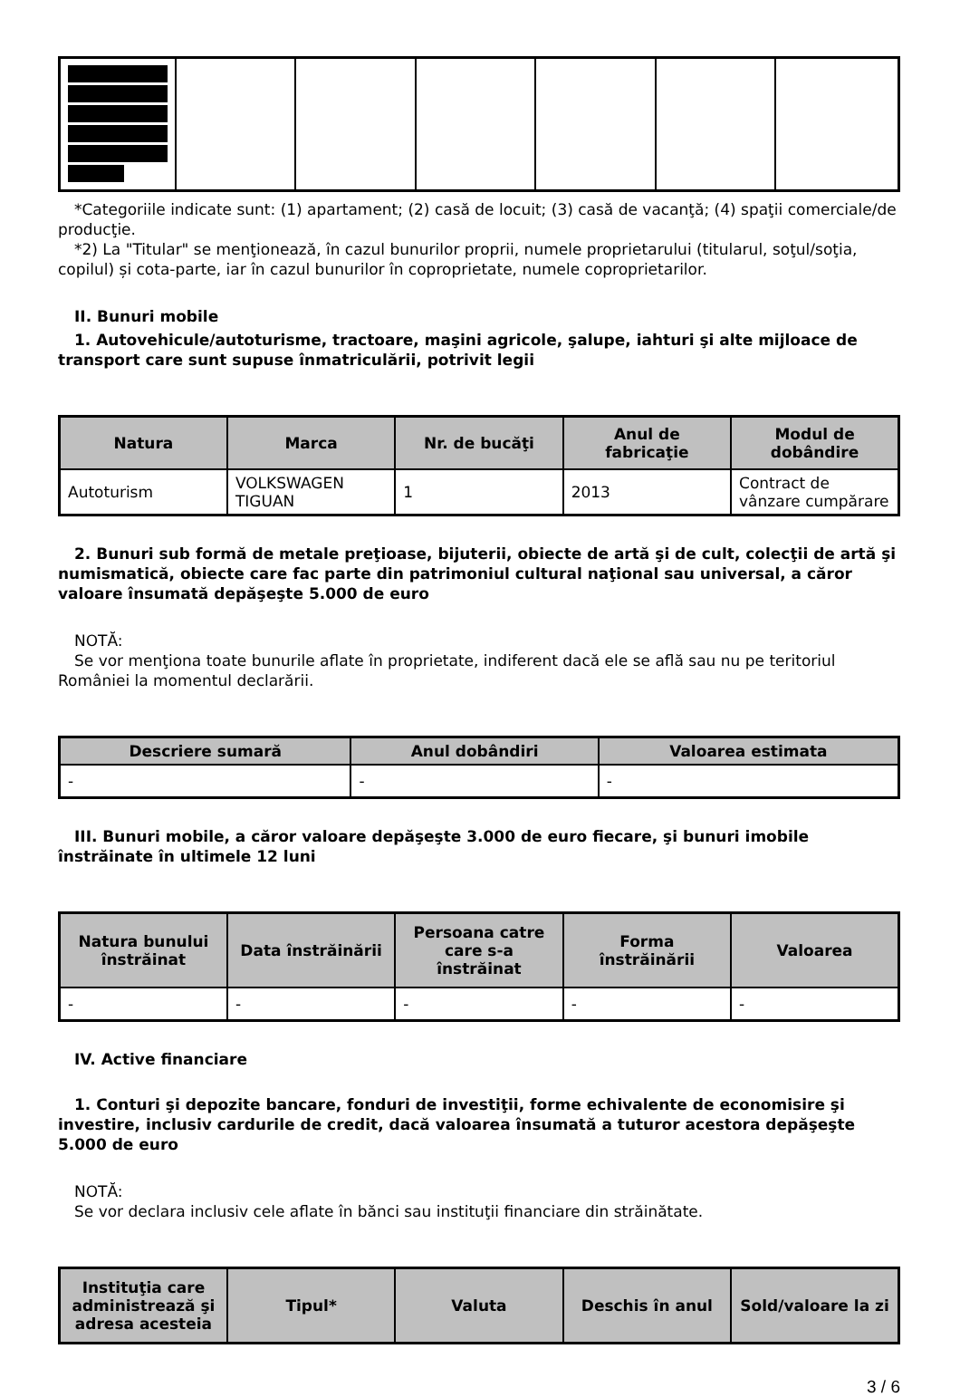*Categoriile indicate sunt: (1) apartament; (2) casă de locuit; (3) casă de vacanţă; (4) spaţii comerciale/de producţie.
*2) La "Titular" se menţionează, în cazul bunurilor proprii, numele proprietarului (titularul, soţul/soţia, copilul) și cota-parte, iar în cazul bunurilor în coproprietate, numele coproprietarilor.
II. Bunuri mobile
1. Autovehicule/autoturisme, tractoare, maşini agricole, şalupe, iahturi şi alte mijloace de transport care sunt supuse înmatriculării, potrivit legii
| Natura | Marca | Nr. de bucăţi | Anul de fabricaţie | Modul de dobândire |
| --- | --- | --- | --- | --- |
| Autoturism | VOLKSWAGEN TIGUAN | 1 | 2013 | Contract de vânzare cumpărare |
2. Bunuri sub formă de metale preţioase, bijuterii, obiecte de artă şi de cult, colecţii de artă şi numismatică, obiecte care fac parte din patrimoniul cultural naţional sau universal, a căror valoare însumată depăşeşte 5.000 de euro
NOTĂ:
Se vor menţiona toate bunurile aflate în proprietate, indiferent dacă ele se află sau nu pe teritoriul României la momentul declarării.
| Descriere sumară | Anul dobândiri | Valoarea estimata |
| --- | --- | --- |
| - | - | - |
III. Bunuri mobile, a căror valoare depăşeşte 3.000 de euro fiecare, şi bunuri imobile înstrăinate în ultimele 12 luni
| Natura bunului înstrăinat | Data înstrăinării | Persoana catre care s-a înstrăinat | Forma înstrăinării | Valoarea |
| --- | --- | --- | --- | --- |
| - | - | - | - | - |
IV. Active financiare
1. Conturi şi depozite bancare, fonduri de investiţii, forme echivalente de economisire şi investire, inclusiv cardurile de credit, dacă valoarea însumată a tuturor acestora depăşeşte 5.000 de euro
NOTĂ:
Se vor declara inclusiv cele aflate în bănci sau instituţii financiare din străinătate.
| Instituţia care administrează şi adresa acesteia | Tipul* | Valuta | Deschis în anul | Sold/valoare la zi |
| --- | --- | --- | --- | --- |
3 / 6